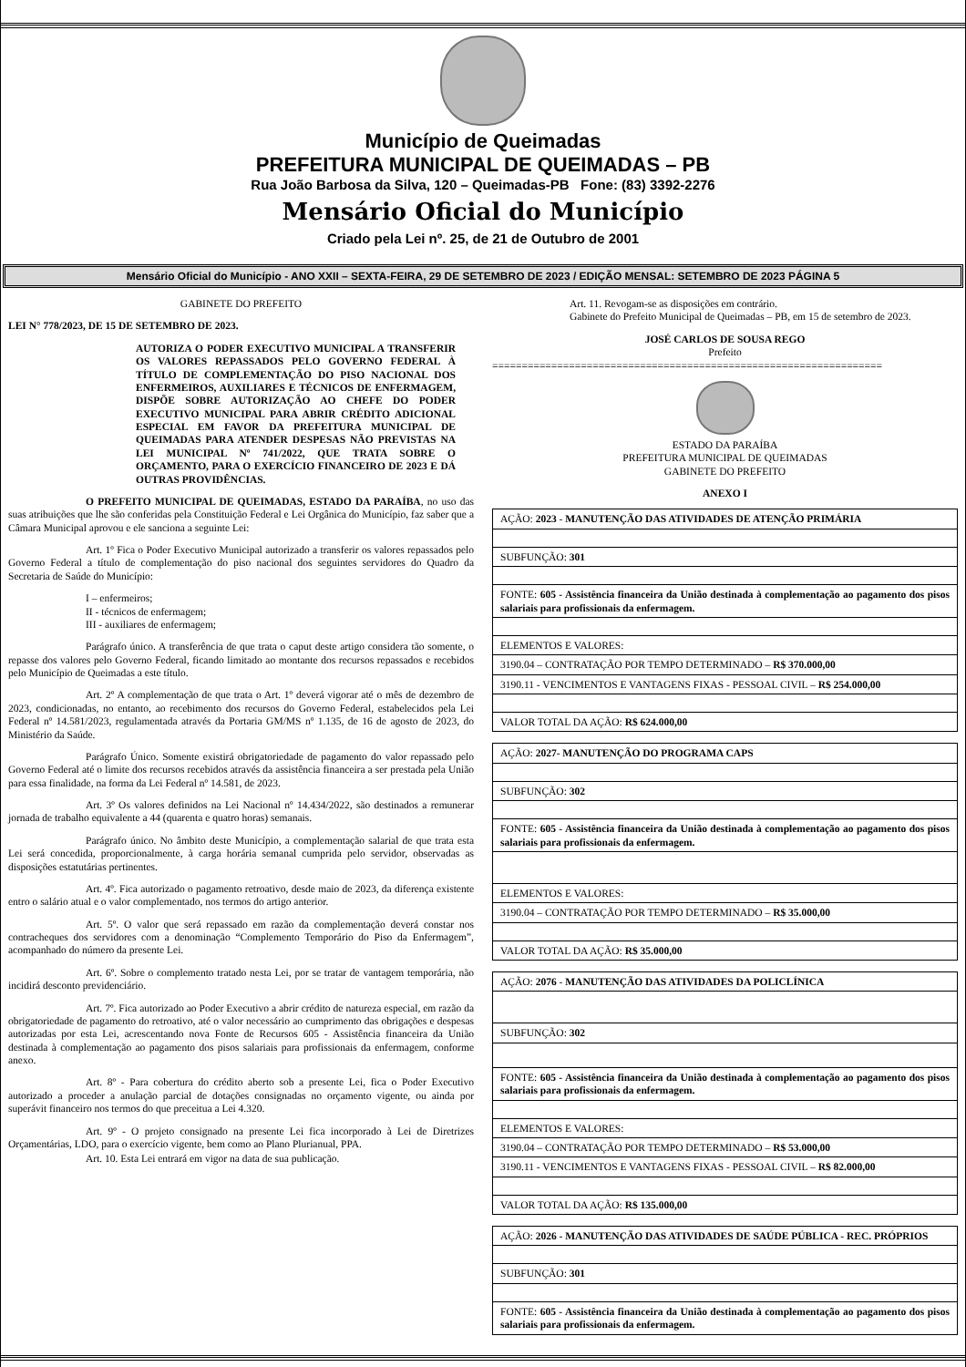Município de Queimadas
PREFEITURA MUNICIPAL DE QUEIMADAS – PB
Rua João Barbosa da Silva, 120 – Queimadas-PB Fone: (83) 3392-2276
Mensário Oficial do Município
Criado pela Lei nº. 25, de 21 de Outubro de 2001
Mensário Oficial do Município - ANO XXII – SEXTA-FEIRA, 29 DE SETEMBRO DE 2023 / EDIÇÃO MENSAL: SETEMBRO DE 2023 PÁGINA 5
GABINETE DO PREFEITO
LEI N° 778/2023, DE 15 DE SETEMBRO DE 2023.
AUTORIZA O PODER EXECUTIVO MUNICIPAL A TRANSFERIR OS VALORES REPASSADOS PELO GOVERNO FEDERAL À TÍTULO DE COMPLEMENTAÇÃO DO PISO NACIONAL DOS ENFERMEIROS, AUXILIARES E TÉCNICOS DE ENFERMAGEM, DISPÕE SOBRE AUTORIZAÇÃO AO CHEFE DO PODER EXECUTIVO MUNICIPAL PARA ABRIR CRÉDITO ADICIONAL ESPECIAL EM FAVOR DA PREFEITURA MUNICIPAL DE QUEIMADAS PARA ATENDER DESPESAS NÃO PREVISTAS NA LEI MUNICIPAL Nº 741/2022, QUE TRATA SOBRE O ORÇAMENTO, PARA O EXERCÍCIO FINANCEIRO DE 2023 E DÁ OUTRAS PROVIDÊNCIAS.
O PREFEITO MUNICIPAL DE QUEIMADAS, ESTADO DA PARAÍBA, no uso das suas atribuições que lhe são conferidas pela Constituição Federal e Lei Orgânica do Município, faz saber que a Câmara Municipal aprovou e ele sanciona a seguinte Lei:
Art. 1º Fica o Poder Executivo Municipal autorizado a transferir os valores repassados pelo Governo Federal a título de complementação do piso nacional dos seguintes servidores do Quadro da Secretaria de Saúde do Município:
I – enfermeiros;
II - técnicos de enfermagem;
III - auxiliares de enfermagem;
Parágrafo único. A transferência de que trata o caput deste artigo considera tão somente, o repasse dos valores pelo Governo Federal, ficando limitado ao montante dos recursos repassados e recebidos pelo Município de Queimadas a este título.
Art. 2º A complementação de que trata o Art. 1º deverá vigorar até o mês de dezembro de 2023, condicionadas, no entanto, ao recebimento dos recursos do Governo Federal, estabelecidos pela Lei Federal nº 14.581/2023, regulamentada através da Portaria GM/MS nº 1.135, de 16 de agosto de 2023, do Ministério da Saúde.
Parágrafo Único. Somente existirá obrigatoriedade de pagamento do valor repassado pelo Governo Federal até o limite dos recursos recebidos através da assistência financeira a ser prestada pela União para essa finalidade, na forma da Lei Federal nº 14.581, de 2023.
Art. 3º Os valores definidos na Lei Nacional nº 14.434/2022, são destinados a remunerar jornada de trabalho equivalente a 44 (quarenta e quatro horas) semanais.
Parágrafo único. No âmbito deste Município, a complementação salarial de que trata esta Lei será concedida, proporcionalmente, à carga horária semanal cumprida pelo servidor, observadas as disposições estatutárias pertinentes.
Art. 4º. Fica autorizado o pagamento retroativo, desde maio de 2023, da diferença existente entro o salário atual e o valor complementado, nos termos do artigo anterior.
Art. 5º. O valor que será repassado em razão da complementação deverá constar nos contracheques dos servidores com a denominação “Complemento Temporário do Piso da Enfermagem”, acompanhado do número da presente Lei.
Art. 6º. Sobre o complemento tratado nesta Lei, por se tratar de vantagem temporária, não incidirá desconto previdenciário.
Art. 7º. Fica autorizado ao Poder Executivo a abrir crédito de natureza especial, em razão da obrigatoriedade de pagamento do retroativo, até o valor necessário ao cumprimento das obrigações e despesas autorizadas por esta Lei, acrescentando nova Fonte de Recursos 605 - Assistência financeira da União destinada à complementação ao pagamento dos pisos salariais para profissionais da enfermagem, conforme anexo.
Art. 8º - Para cobertura do crédito aberto sob a presente Lei, fica o Poder Executivo autorizado a proceder a anulação parcial de dotações consignadas no orçamento vigente, ou ainda por superávit financeiro nos termos do que preceitua a Lei 4.320.
Art. 9º - O projeto consignado na presente Lei fica incorporado à Lei de Diretrizes Orçamentárias, LDO, para o exercício vigente, bem como ao Plano Plurianual, PPA.
Art. 10. Esta Lei entrará em vigor na data de sua publicação.
Art. 11. Revogam-se as disposições em contrário.
Gabinete do Prefeito Municipal de Queimadas – PB, em 15 de setembro de 2023.
JOSÉ CARLOS DE SOUSA REGO
Prefeito
==================================================================
ESTADO DA PARAÍBA
PREFEITURA MUNICIPAL DE QUEIMADAS
GABINETE DO PREFEITO
ANEXO I
| AÇÃO: 2023 - MANUTENÇÃO DAS ATIVIDADES DE ATENÇÃO PRIMÁRIA |
| SUBFUNÇÃO: 301 |
| FONTE: 605 - Assistência financeira da União destinada à complementação ao pagamento dos pisos salariais para profissionais da enfermagem. |
| ELEMENTOS E VALORES: |
| 3190.04 – CONTRATAÇÃO POR TEMPO DETERMINADO – R$ 370.000,00 |
| 3190.11 - VENCIMENTOS E VANTAGENS FIXAS - PESSOAL CIVIL – R$ 254.000,00 |
| VALOR TOTAL DA AÇÃO: R$ 624.000,00 |
| AÇÃO: 2027- MANUTENÇÃO DO PROGRAMA CAPS |
| SUBFUNÇÃO: 302 |
| FONTE: 605 - Assistência financeira da União destinada à complementação ao pagamento dos pisos salariais para profissionais da enfermagem. |
| ELEMENTOS E VALORES: |
| 3190.04 – CONTRATAÇÃO POR TEMPO DETERMINADO – R$ 35.000,00 |
| VALOR TOTAL DA AÇÃO: R$ 35.000,00 |
| AÇÃO: 2076 - MANUTENÇÃO DAS ATIVIDADES DA POLICLÍNICA |
| SUBFUNÇÃO: 302 |
| FONTE: 605 - Assistência financeira da União destinada à complementação ao pagamento dos pisos salariais para profissionais da enfermagem. |
| ELEMENTOS E VALORES: |
| 3190.04 – CONTRATAÇÃO POR TEMPO DETERMINADO – R$ 53.000,00 |
| 3190.11 - VENCIMENTOS E VANTAGENS FIXAS - PESSOAL CIVIL – R$ 82.000,00 |
| VALOR TOTAL DA AÇÃO: R$ 135.000,00 |
| AÇÃO: 2026 - MANUTENÇÃO DAS ATIVIDADES DE SAÚDE PÚBLICA - REC. PRÓPRIOS |
| SUBFUNÇÃO: 301 |
| FONTE: 605 - Assistência financeira da União destinada à complementação ao pagamento dos pisos salariais para profissionais da enfermagem. |